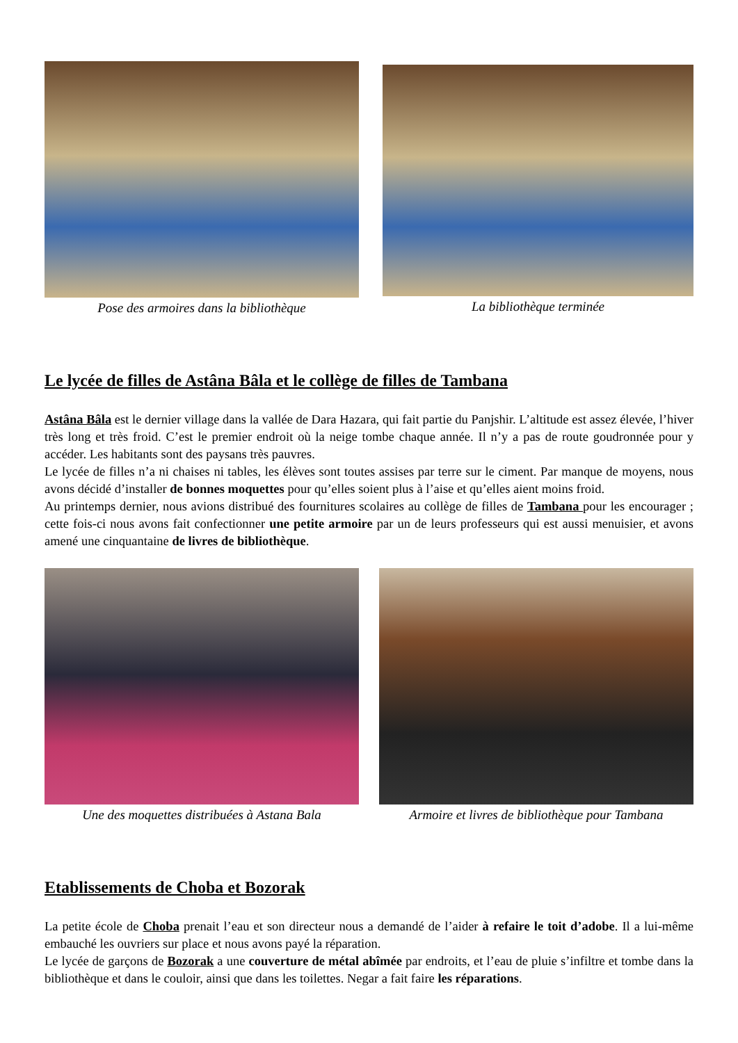Pose des armoires dans la bibliothèque
La bibliothèque terminée
Le lycée de filles de Astâna Bâla et le collège de filles de Tambana
Astâna Bâla est le dernier village dans la vallée de Dara Hazara, qui fait partie du Panjshir. L’altitude est assez élevée, l’hiver très long et très froid. C’est le premier endroit où la neige tombe chaque année. Il n’y a pas de route goudronnée pour y accéder. Les habitants sont des paysans très pauvres.
Le lycée de filles n’a ni chaises ni tables, les élèves sont toutes assises par terre sur le ciment. Par manque de moyens, nous avons décidé d’installer de bonnes moquettes pour qu’elles soient plus à l’aise et qu’elles aient moins froid.
Au printemps dernier, nous avions distribué des fournitures scolaires au collège de filles de Tambana pour les encourager ; cette fois-ci nous avons fait confectionner une petite armoire par un de leurs professeurs qui est aussi menuisier, et avons amené une cinquantaine de livres de bibliothèque.
Une des moquettes distribuées à Astana Bala
Armoire et livres de bibliothèque pour Tambana
Etablissements de Choba et Bozorak
La petite école de Choba prenait l’eau et son directeur nous a demandé de l’aider à refaire le toit d’adobe. Il a lui-même embauché les ouvriers sur place et nous avons payé la réparation.
Le lycée de garçons de Bozorak a une couverture de métal abîmée par endroits, et l’eau de pluie s’infiltre et tombe dans la bibliothèque et dans le couloir, ainsi que dans les toilettes. Negar a fait faire les réparations.